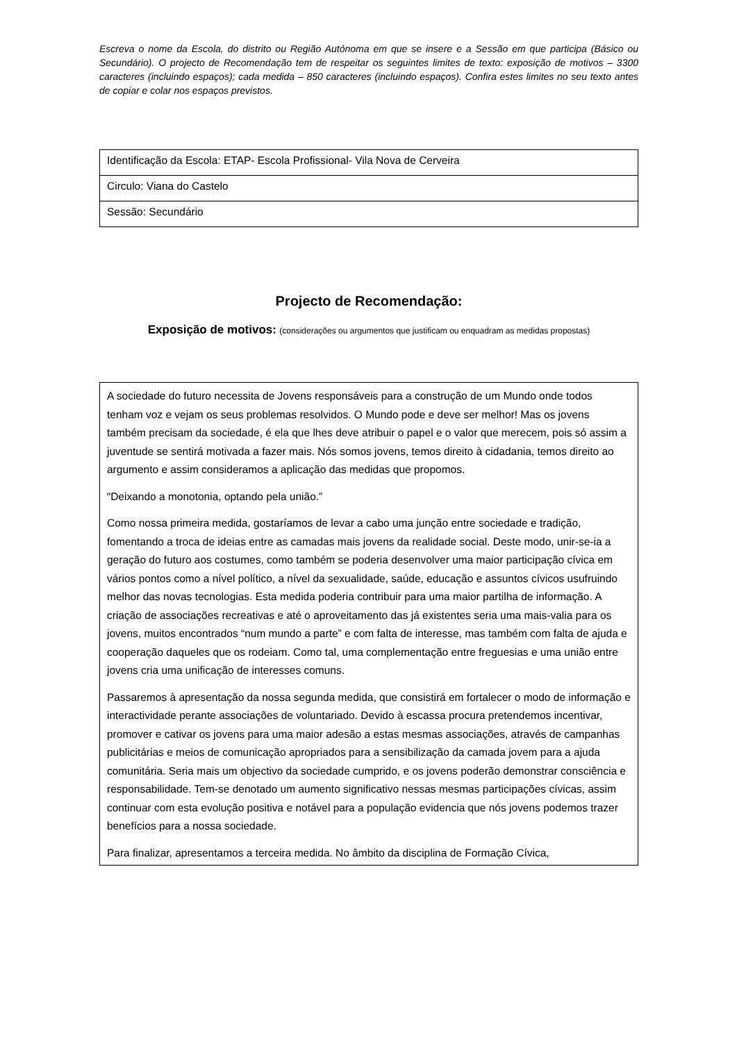Escreva o nome da Escola, do distrito ou Região Autónoma em que se insere e a Sessão em que participa (Básico ou Secundário). O projecto de Recomendação tem de respeitar os seguintes limites de texto: exposição de motivos – 3300 caracteres (incluindo espaços); cada medida – 850 caracteres (incluindo espaços). Confira estes limites no seu texto antes de copiar e colar nos espaços previstos.
| Identificação da Escola: ETAP- Escola Profissional- Vila Nova de Cerveira |
| Circulo: Viana do Castelo |
| Sessão: Secundário |
Projecto de Recomendação:
Exposição de motivos: (considerações ou argumentos que justificam ou enquadram as medidas propostas)
A sociedade do futuro necessita de Jovens responsáveis para a construção de um Mundo onde todos tenham voz e vejam os seus problemas resolvidos. O Mundo pode e deve ser melhor! Mas os jovens também precisam da sociedade, é ela que lhes deve atribuir o papel e o valor que merecem, pois só assim a juventude se sentirá motivada a fazer mais. Nós somos jovens, temos direito à cidadania, temos direito ao argumento e assim consideramos a aplicação das medidas que propomos.
“Deixando a monotonia, optando pela união.”
Como nossa primeira medida, gostaríamos de levar a cabo uma junção entre sociedade e tradição, fomentando a troca de ideias entre as camadas mais jovens da realidade social. Deste modo, unir-se-ia a geração do futuro aos costumes, como também se poderia desenvolver uma maior participação cívica em vários pontos como a nível político, a nível da sexualidade, saúde, educação e assuntos cívicos usufruindo melhor das novas tecnologias. Esta medida poderia contribuir para uma maior partilha de informação. A criação de associações recreativas e até o aproveitamento das já existentes seria uma mais-valia para os jovens, muitos encontrados “num mundo a parte” e com falta de interesse, mas também com falta de ajuda e cooperação daqueles que os rodeiam. Como tal, uma complementação entre freguesias e uma união entre jovens cria uma unificação de interesses comuns.
Passaremos à apresentação da nossa segunda medida, que consistirá em fortalecer o modo de informação e interactividade perante associações de voluntariado. Devido à escassa procura pretendemos incentivar, promover e cativar os jovens para uma maior adesão a estas mesmas associações, através de campanhas publicitárias e meios de comunicação apropriados para a sensibilização da camada jovem para a ajuda comunitária. Seria mais um objectivo da sociedade cumprido, e os jovens poderão demonstrar consciência e responsabilidade. Tem-se denotado um aumento significativo nessas mesmas participações cívicas, assim continuar com esta evolução positiva e notável para a população evidencia que nós jovens podemos trazer benefícios para a nossa sociedade.
Para finalizar, apresentamos a terceira medida. No âmbito da disciplina de Formação Cívica,